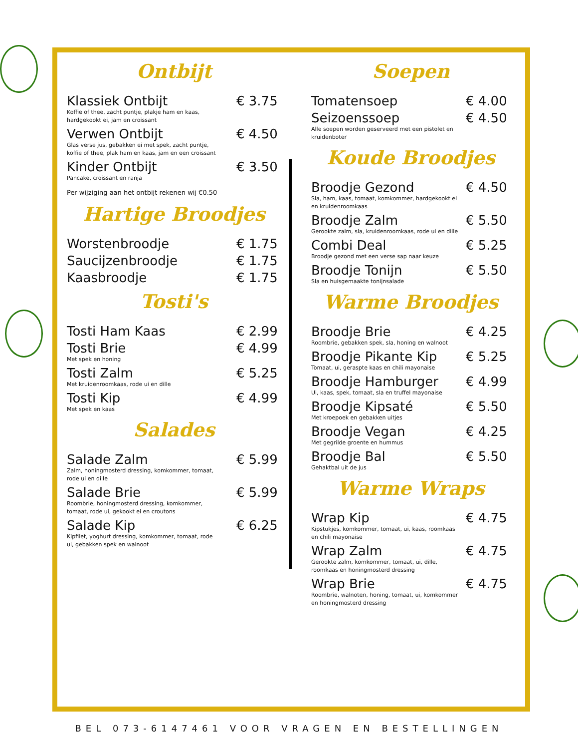Ontbijt
Klassiek Ontbijt € 3.75
Koffie of thee, zacht puntje, plakje ham en kaas, hardgekookt ei, jam en croissant
Verwen Ontbijt € 4.50
Glas verse jus, gebakken ei met spek, zacht puntje, koffie of thee, plak ham en kaas, jam en een croissant
Kinder Ontbijt € 3.50
Pancake, croissant en ranja
Per wijziging aan het ontbijt rekenen wij €0.50
Hartige Broodjes
Worstenbroodje € 1.75
Saucijzenbroodje € 1.75
Kaasbroodje € 1.75
Tosti's
Tosti Ham Kaas € 2.99
Tosti Brie € 4.99
Met spek en honing
Tosti Zalm € 5.25
Met kruidenroomkaas, rode ui en dille
Tosti Kip € 4.99
Met spek en kaas
Salades
Salade Zalm € 5.99
Zalm, honingmosterd dressing, komkommer, tomaat, rode ui en dille
Salade Brie € 5.99
Roombrie, honingmosterd dressing, komkommer, tomaat, rode ui, gekookt ei en croutons
Salade Kip € 6.25
Kipfilet, yoghurt dressing, komkommer, tomaat, rode ui, gebakken spek en walnoot
Soepen
Tomatensoep € 4.00
Seizoenssoep € 4.50
Alle soepen worden geserveerd met een pistolet en kruidenboter
Koude Broodjes
Broodje Gezond € 4.50
Sla, ham, kaas, tomaat, komkommer, hardgekookt ei en kruidenroomkaas
Broodje Zalm € 5.50
Gerookte zalm, sla, kruidenroomkaas, rode ui en dille
Combi Deal € 5.25
Broodje gezond met een verse sap naar keuze
Broodje Tonijn € 5.50
Sla en huisgemaakte tonijnsalade
Warme Broodjes
Broodje Brie € 4.25
Roombrie, gebakken spek, sla, honing en walnoot
Broodje Pikante Kip € 5.25
Tomaat, ui, geraspte kaas en chili mayonaise
Broodje Hamburger € 4.99
Ui, kaas, spek, tomaat, sla en truffel mayonaise
Broodje Kipsaté € 5.50
Met kroepoek en gebakken uitjes
Broodje Vegan € 4.25
Met gegrilde groente en hummus
Broodje Bal € 5.50
Gehaktbal uit de jus
Warme Wraps
Wrap Kip € 4.75
Kipstukjes, komkommer, tomaat, ui, kaas, roomkaas en chili mayonaise
Wrap Zalm € 4.75
Gerookte zalm, komkommer, tomaat, ui, dille, roomkaas en honingmosterd dressing
Wrap Brie € 4.75
Roombrie, walnoten, honing, tomaat, ui, komkommer en honingmosterd dressing
BEL 073-6147461 VOOR VRAGEN EN BESTELLINGEN